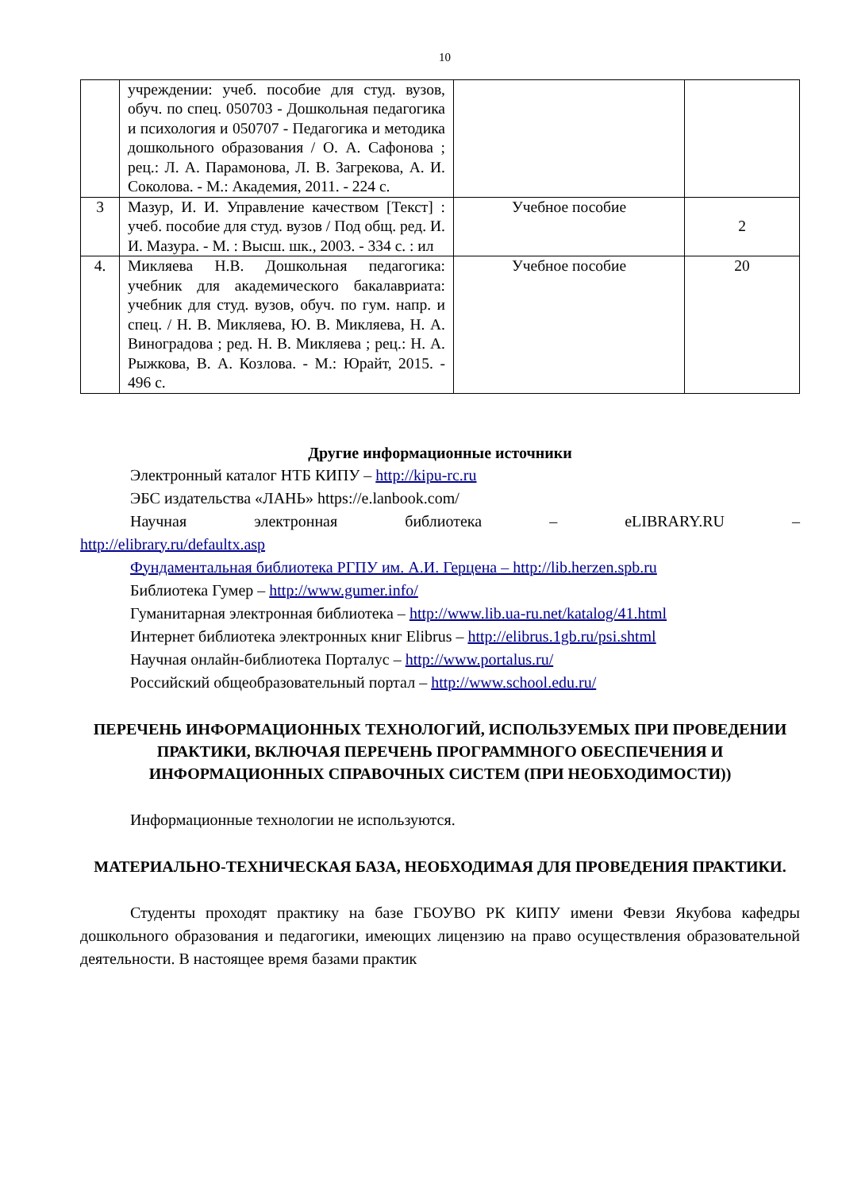10
| | учреждении: учеб. пособие для студ. вузов, обуч. по спец. 050703 - Дошкольная педагогика и психология и 050707 - Педагогика и методика дошкольного образования / О. А. Сафонова ; рец.: Л. А. Парамонова, Л. В. Загрекова, А. И. Соколова. - М.: Академия, 2011. - 224 с. | | |
| 3 | Мазур, И. И. Управление качеством [Текст] : учеб. пособие для студ. вузов / Под общ. ред. И. И. Мазура. - М. : Высш. шк., 2003. - 334 с. : ил | Учебное пособие | 2 |
| 4. | Микляева Н.В. Дошкольная педагогика: учебник для академического бакалавриата: учебник для студ. вузов, обуч. по гум. напр. и спец. / Н. В. Микляева, Ю. В. Микляева, Н. А. Виноградова ; ред. Н. В. Микляева ; рец.: Н. А. Рыжкова, В. А. Козлова. - М.: Юрайт, 2015. - 496 с. | Учебное пособие | 20 |
Другие информационные источники
Электронный каталог НТБ КИПУ – http://kipu-rc.ru
ЭБС издательства «ЛАНЬ» https://e.lanbook.com/
Научная электронная библиотека – eLIBRARY.RU –
http://elibrary.ru/defaultx.asp
Фундаментальная библиотека РГПУ им. А.И. Герцена – http://lib.herzen.spb.ru
Библиотека Гумер – http://www.gumer.info/
Гуманитарная электронная библиотека – http://www.lib.ua-ru.net/katalog/41.html
Интернет библиотека электронных книг Elibrus – http://elibrus.1gb.ru/psi.shtml
Научная онлайн-библиотека Порталус – http://www.portalus.ru/
Российский общеобразовательный портал – http://www.school.edu.ru/
ПЕРЕЧЕНЬ ИНФОРМАЦИОННЫХ ТЕХНОЛОГИЙ, ИСПОЛЬЗУЕМЫХ ПРИ ПРОВЕДЕНИИ ПРАКТИКИ, ВКЛЮЧАЯ ПЕРЕЧЕНЬ ПРОГРАММНОГО ОБЕСПЕЧЕНИЯ И ИНФОРМАЦИОННЫХ СПРАВОЧНЫХ СИСТЕМ (ПРИ НЕОБХОДИМОСТИ))
Информационные технологии не используются.
МАТЕРИАЛЬНО-ТЕХНИЧЕСКАЯ БАЗА, НЕОБХОДИМАЯ ДЛЯ ПРОВЕДЕНИЯ ПРАКТИКИ.
Студенты проходят практику на базе ГБОУВО РК КИПУ имени Февзи Якубова кафедры дошкольного образования и педагогики, имеющих лицензию на право осуществления образовательной деятельности. В настоящее время базами практик